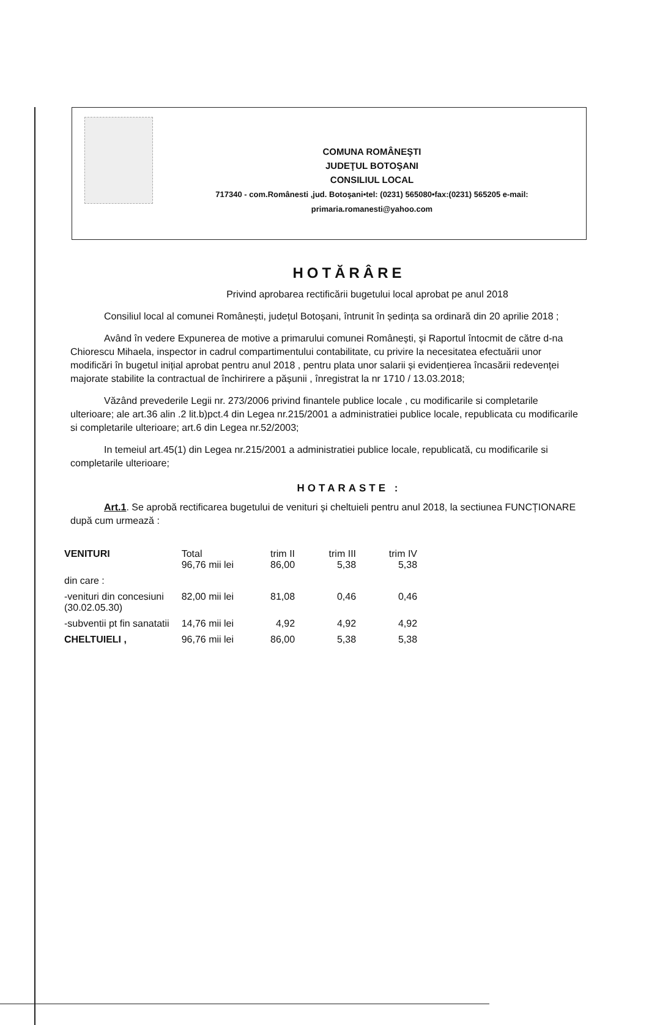COMUNA ROMÂNEŞTI
JUDEŢUL BOTOŞANI
CONSILIUL LOCAL
717340 - com.Românesti ,jud. Botoşani•tel: (0231) 565080•fax:(0231) 565205 e-mail:
primaria.romanesti@yahoo.com
HOTĂRÂRE
Privind aprobarea rectificării bugetului local aprobat pe anul 2018
Consiliul local al comunei Românești, județul Botoșani, întrunit în ședința sa ordinară din 20 aprilie 2018 ;
Având în vedere Expunerea de motive a primarului comunei Românești, și Raportul întocmit de către d-na Chiorescu Mihaela, inspector in cadrul compartimentului contabilitate, cu privire la necesitatea efectuării unor modificări în bugetul inițial aprobat pentru anul 2018 , pentru plata unor salarii și evidențierea încasării redevenței majorate stabilite la contractual de închirirere a pășunii , înregistrat la nr 1710 / 13.03.2018;
Văzând prevederile Legii nr. 273/2006 privind finantele publice locale , cu modificarile si completarile ulterioare; ale art.36 alin .2 lit.b)pct.4 din Legea nr.215/2001 a administratiei publice locale, republicata cu modificarile si completarile ulterioare; art.6 din Legea nr.52/2003;
In temeiul art.45(1) din Legea nr.215/2001 a administratiei publice locale, republicată, cu modificarile si completarile ulterioare;
HOTARASTE :
Art.1. Se aprobă rectificarea bugetului de venituri și cheltuieli pentru anul 2018, la sectiunea FUNCȚIONARE după cum urmează :
| VENITURI | Total 96,76 mii lei | trim II 86,00 | trim III 5,38 | trim IV 5,38 |
| din care : | | | | |
| -venituri din concesiuni (30.02.05.30) | 82,00 mii lei | 81,08 | 0,46 | 0,46 |
| -subventii pt fin sanatatii | 14,76 mii lei | 4,92 | 4,92 | 4,92 |
| CHELTUIELI , | 96,76 mii lei | 86,00 | 5,38 | 5,38 |